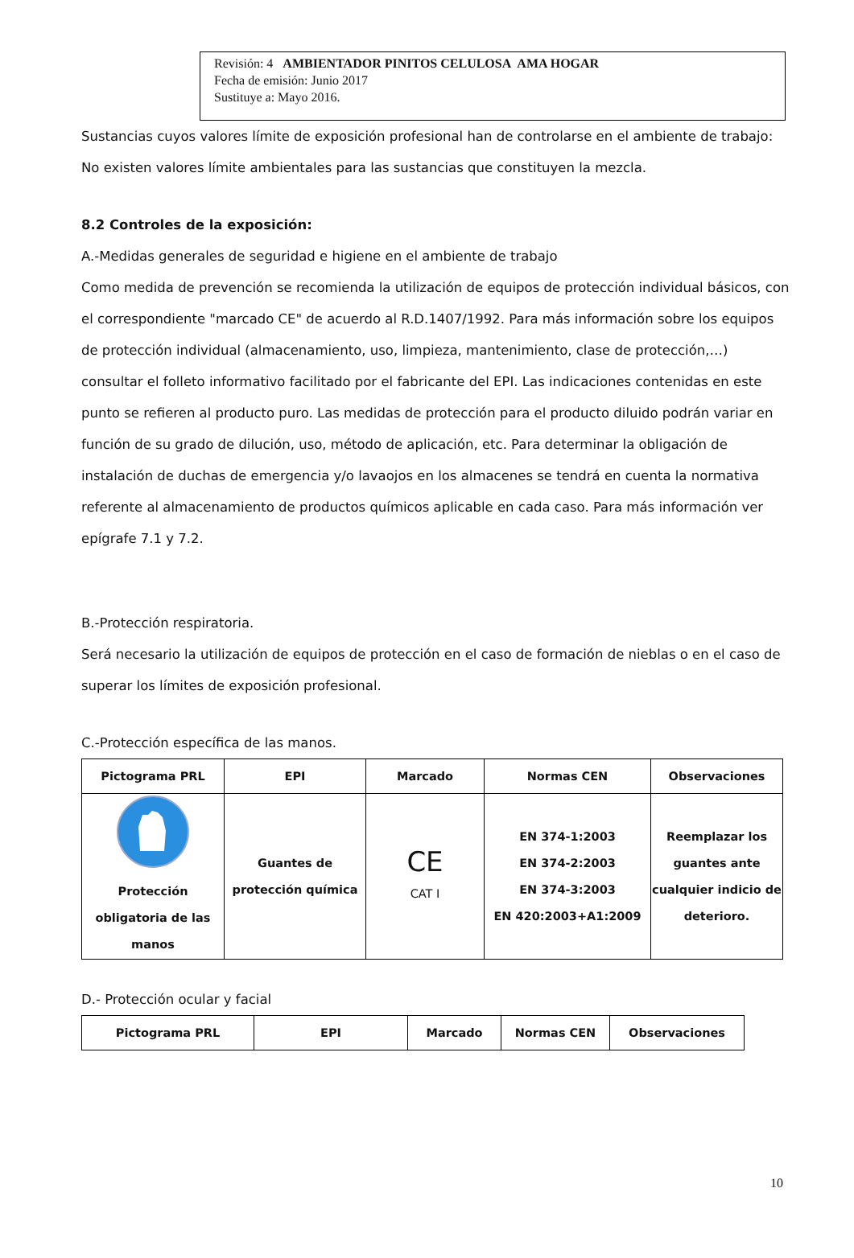Revisión: 4 AMBIENTADOR PINITOS CELULOSA AMA HOGAR
Fecha de emisión: Junio 2017
Sustituye a: Mayo 2016.
Sustancias cuyos valores límite de exposición profesional han de controlarse en el ambiente de trabajo:
No existen valores límite ambientales para las sustancias que constituyen la mezcla.
8.2 Controles de la exposición:
A.-Medidas generales de seguridad e higiene en el ambiente de trabajo
Como medida de prevención se recomienda la utilización de equipos de protección individual básicos, con el correspondiente "marcado CE" de acuerdo al R.D.1407/1992. Para más información sobre los equipos de protección individual (almacenamiento, uso, limpieza, mantenimiento, clase de protección,…) consultar el folleto informativo facilitado por el fabricante del EPI. Las indicaciones contenidas en este punto se refieren al producto puro. Las medidas de protección para el producto diluido podrán variar en función de su grado de dilución, uso, método de aplicación, etc. Para determinar la obligación de instalación de duchas de emergencia y/o lavaojos en los almacenes se tendrá en cuenta la normativa referente al almacenamiento de productos químicos aplicable en cada caso. Para más información ver epígrafe 7.1 y 7.2.
B.-Protección respiratoria.
Será necesario la utilización de equipos de protección en el caso de formación de nieblas o en el caso de superar los límites de exposición profesional.
C.-Protección específica de las manos.
| Pictograma PRL | EPI | Marcado | Normas CEN | Observaciones |
| --- | --- | --- | --- | --- |
| Protección obligatoria de las manos | Guantes de protección química | CE CAT I | EN 374-1:2003 EN 374-2:2003 EN 374-3:2003 EN 420:2003+A1:2009 | Reemplazar los guantes ante cualquier indicio de deterioro. |
D.- Protección ocular y facial
| Pictograma PRL | EPI | Marcado | Normas CEN | Observaciones |
| --- | --- | --- | --- | --- |
10